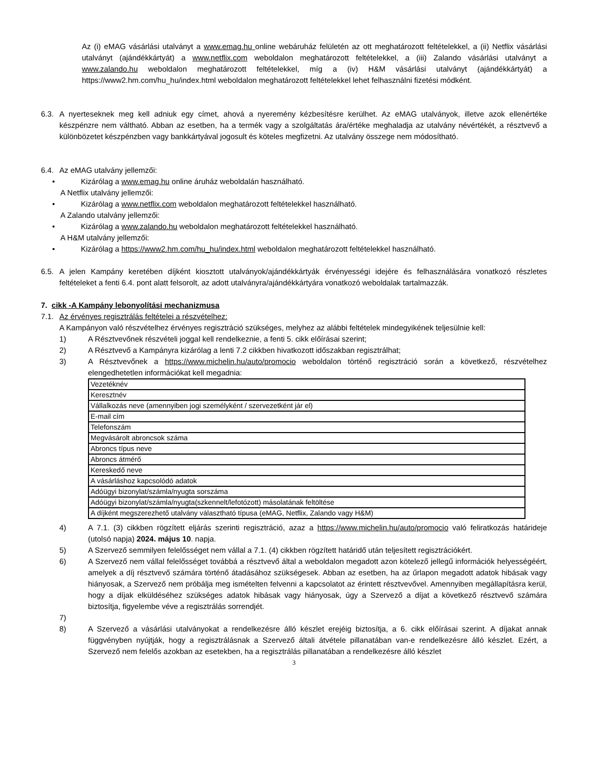Az (i) eMAG vásárlási utalványt a www.emag.hu online webáruház felületén az ott meghatározott feltételekkel, a (ii) Netflix vásárlási utalványt (ajándékkártyát) a www.netflix.com weboldalon meghatározott feltételekkel, a (iii) Zalando vásárlási utalványt a www.zalando.hu weboldalon meghatározott feltételekkel, míg a (iv) H&M vásárlási utalványt (ajándékkártyát) a https://www2.hm.com/hu_hu/index.html weboldalon meghatározott feltételekkel lehet felhasználni fizetési módként.
6.3. A nyerteseknek meg kell adniuk egy címet, ahová a nyeremény kézbesítésre kerülhet. Az eMAG utalványok, illetve azok ellenértéke készpénzre nem váltható. Abban az esetben, ha a termék vagy a szolgáltatás ára/értéke meghaladja az utalvány névértékét, a résztvevő a különbözetet készpénzben vagy bankkártyával jogosult és köteles megfizetni. Az utalvány összege nem módosítható.
6.4. Az eMAG utalvány jellemzői:
• Kizárólag a www.emag.hu online áruház weboldalán használható.
A Netflix utalvány jellemzői:
• Kizárólag a www.netflix.com weboldalon meghatározott feltételekkel használható.
A Zalando utalvány jellemzői:
• Kizárólag a www.zalando.hu weboldalon meghatározott feltételekkel használható.
A H&M utalvány jellemzői:
• Kizárólag a https://www2.hm.com/hu_hu/index.html weboldalon meghatározott feltételekkel használható.
6.5. A jelen Kampány keretében díjként kiosztott utalványok/ajándékkártyák érvényességi idejére és felhasználására vonatkozó részletes feltételeket a fenti 6.4. pont alatt felsorolt, az adott utalványra/ajándékkártyára vonatkozó weboldalak tartalmazzák.
7. cikk -A Kampány lebonyolítási mechanizmusa
7.1. Az érvényes regisztrálás feltételei a részvételhez:
A Kampányon való részvételhez érvényes regisztráció szükséges, melyhez az alábbi feltételek mindegyikének teljesülnie kell:
1) A Résztvevőnek részvételi joggal kell rendelkeznie, a fenti 5. cikk előírásai szerint;
2) A Résztvevő a Kampányra kizárólag a lenti 7.2 cikkben hivatkozott időszakban regisztrálhat;
3) A Résztvevőnek a https://www.michelin.hu/auto/promocio weboldalon történő regisztráció során a következő, részvételhez elengedhetetlen információkat kell megadnia:
| Vezetéknév |
| Keresztnév |
| Vállalkozás neve (amennyiben jogi személyként / szervezetként jár el) |
| E-mail cím |
| Telefonszám |
| Megvásárolt abroncsok száma |
| Abroncs típus neve |
| Abroncs átmérő |
| Kereskedő neve |
| A vásárláshoz kapcsolódó adatok |
| Adóügyi bizonylat/számla/nyugta sorszáma |
| Adóügyi bizonylat/számla/nyugta(szkennelt/lefotózott) másolatának feltöltése |
| A díjként megszerezhető utalvány választható típusa (eMAG, Netflix, Zalando vagy H&M) |
4) A 7.1. (3) cikkben rögzített eljárás szerinti regisztráció, azaz a https://www.michelin.hu/auto/promocio való feliratkozás határideje (utolsó napja) 2024. május 10. napja.
5) A Szervező semmilyen felelősséget nem vállal a 7.1. (4) cikkben rögzített határidő után teljesített regisztrációkért.
6) A Szervező nem vállal felelősséget továbbá a résztvevő által a weboldalon megadott azon kötelező jellegű információk helyességéért, amelyek a díj résztvevő számára történő átadásához szükségesek. Abban az esetben, ha az űrlapon megadott adatok hibásak vagy hiányosak, a Szervező nem próbálja meg ismételten felvenni a kapcsolatot az érintett résztvevővel. Amennyiben megállapításra kerül, hogy a díjak elküldéséhez szükséges adatok hibásak vagy hiányosak, úgy a Szervező a díjat a következő résztvevő számára biztosítja, figyelembe véve a regisztrálás sorrendjét.
7)
8) A Szervező a vásárlási utalványokat a rendelkezésre álló készlet erejéig biztosítja, a 6. cikk előírásai szerint. A díjakat annak függvényben nyújtják, hogy a regisztrálásnak a Szervező általi átvétele pillanatában van-e rendelkezésre álló készlet. Ezért, a Szervező nem felelős azokban az esetekben, ha a regisztrálás pillanatában a rendelkezésre álló készlet
3